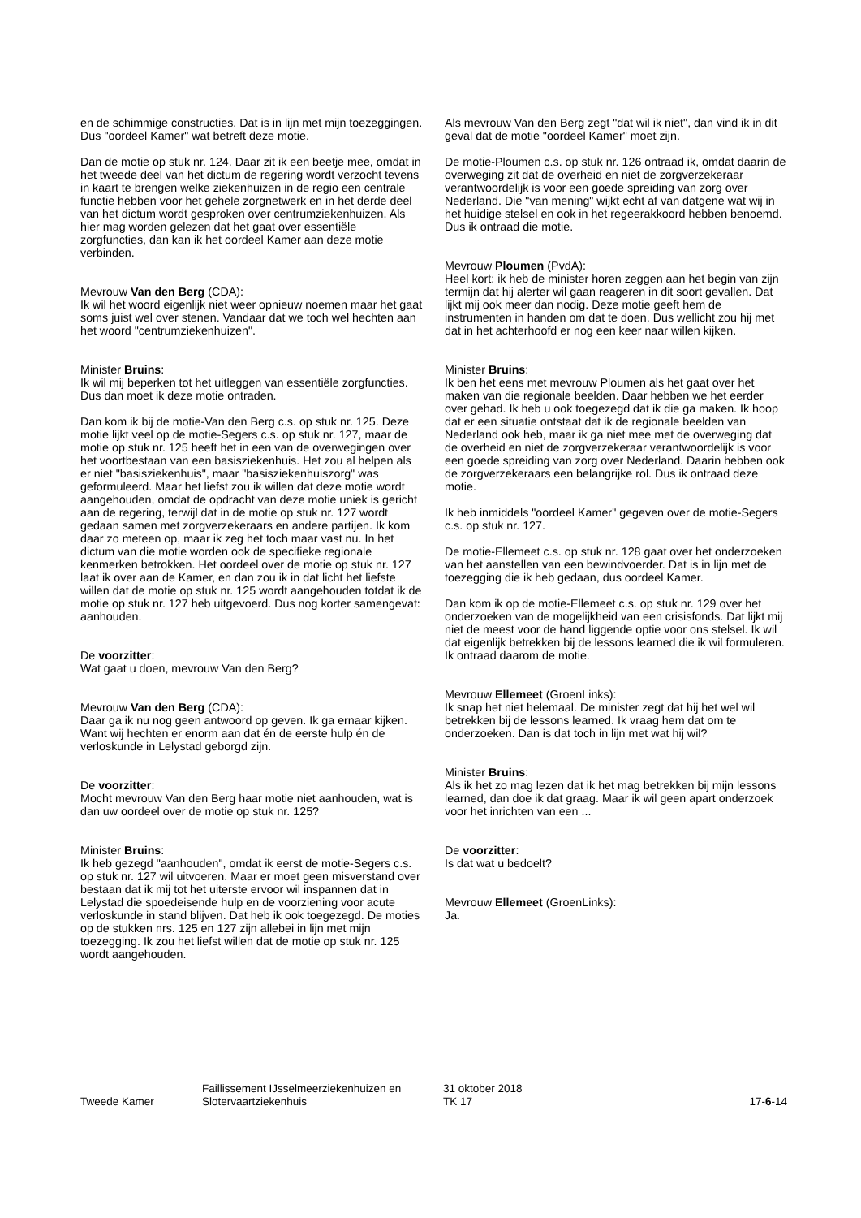en de schimmige constructies. Dat is in lijn met mijn toezeggingen. Dus "oordeel Kamer" wat betreft deze motie.
Dan de motie op stuk nr. 124. Daar zit ik een beetje mee, omdat in het tweede deel van het dictum de regering wordt verzocht tevens in kaart te brengen welke ziekenhuizen in de regio een centrale functie hebben voor het gehele zorgnetwerk en in het derde deel van het dictum wordt gesproken over centrumziekenhuizen. Als hier mag worden gelezen dat het gaat over essentiële zorgfuncties, dan kan ik het oordeel Kamer aan deze motie verbinden.
Mevrouw Van den Berg (CDA):
Ik wil het woord eigenlijk niet weer opnieuw noemen maar het gaat soms juist wel over stenen. Vandaar dat we toch wel hechten aan het woord "centrumziekenhuizen".
Minister Bruins:
Ik wil mij beperken tot het uitleggen van essentiële zorgfuncties. Dus dan moet ik deze motie ontraden.
Dan kom ik bij de motie-Van den Berg c.s. op stuk nr. 125. Deze motie lijkt veel op de motie-Segers c.s. op stuk nr. 127, maar de motie op stuk nr. 125 heeft het in een van de overwegingen over het voortbestaan van een basisziekenhuis. Het zou al helpen als er niet "basisziekenhuis", maar "basisziekenhuiszorg" was geformuleerd. Maar het liefst zou ik willen dat deze motie wordt aangehouden, omdat de opdracht van deze motie uniek is gericht aan de regering, terwijl dat in de motie op stuk nr. 127 wordt gedaan samen met zorgverzekeraars en andere partijen. Ik kom daar zo meteen op, maar ik zeg het toch maar vast nu. In het dictum van die motie worden ook de specifieke regionale kenmerken betrokken. Het oordeel over de motie op stuk nr. 127 laat ik over aan de Kamer, en dan zou ik in dat licht het liefste willen dat de motie op stuk nr. 125 wordt aangehouden totdat ik de motie op stuk nr. 127 heb uitgevoerd. Dus nog korter samengevat: aanhouden.
De voorzitter:
Wat gaat u doen, mevrouw Van den Berg?
Mevrouw Van den Berg (CDA):
Daar ga ik nu nog geen antwoord op geven. Ik ga ernaar kijken. Want wij hechten er enorm aan dat én de eerste hulp én de verloskunde in Lelystad geborgd zijn.
De voorzitter:
Mocht mevrouw Van den Berg haar motie niet aanhouden, wat is dan uw oordeel over de motie op stuk nr. 125?
Minister Bruins:
Ik heb gezegd "aanhouden", omdat ik eerst de motie-Segers c.s. op stuk nr. 127 wil uitvoeren. Maar er moet geen misverstand over bestaan dat ik mij tot het uiterste ervoor wil inspannen dat in Lelystad die spoedeisende hulp en de voorziening voor acute verloskunde in stand blijven. Dat heb ik ook toegezegd. De moties op de stukken nrs. 125 en 127 zijn allebei in lijn met mijn toezegging. Ik zou het liefst willen dat de motie op stuk nr. 125 wordt aangehouden.
Als mevrouw Van den Berg zegt "dat wil ik niet", dan vind ik in dit geval dat de motie "oordeel Kamer" moet zijn.
De motie-Ploumen c.s. op stuk nr. 126 ontraad ik, omdat daarin de overweging zit dat de overheid en niet de zorgverzekeraar verantwoordelijk is voor een goede spreiding van zorg over Nederland. Die "van mening" wijkt echt af van datgene wat wij in het huidige stelsel en ook in het regeerakkoord hebben benoemd. Dus ik ontraad die motie.
Mevrouw Ploumen (PvdA):
Heel kort: ik heb de minister horen zeggen aan het begin van zijn termijn dat hij alerter wil gaan reageren in dit soort gevallen. Dat lijkt mij ook meer dan nodig. Deze motie geeft hem de instrumenten in handen om dat te doen. Dus wellicht zou hij met dat in het achterhoofd er nog een keer naar willen kijken.
Minister Bruins:
Ik ben het eens met mevrouw Ploumen als het gaat over het maken van die regionale beelden. Daar hebben we het eerder over gehad. Ik heb u ook toegezegd dat ik die ga maken. Ik hoop dat er een situatie ontstaat dat ik de regionale beelden van Nederland ook heb, maar ik ga niet mee met de overweging dat de overheid en niet de zorgverzekeraar verantwoordelijk is voor een goede spreiding van zorg over Nederland. Daarin hebben ook de zorgverzekeraars een belangrijke rol. Dus ik ontraad deze motie.
Ik heb inmiddels "oordeel Kamer" gegeven over de motie-Segers c.s. op stuk nr. 127.
De motie-Ellemeet c.s. op stuk nr. 128 gaat over het onderzoeken van het aanstellen van een bewindvoerder. Dat is in lijn met de toezegging die ik heb gedaan, dus oordeel Kamer.
Dan kom ik op de motie-Ellemeet c.s. op stuk nr. 129 over het onderzoeken van de mogelijkheid van een crisisfonds. Dat lijkt mij niet de meest voor de hand liggende optie voor ons stelsel. Ik wil dat eigenlijk betrekken bij de lessons learned die ik wil formuleren. Ik ontraad daarom de motie.
Mevrouw Ellemeet (GroenLinks):
Ik snap het niet helemaal. De minister zegt dat hij het wel wil betrekken bij de lessons learned. Ik vraag hem dat om te onderzoeken. Dan is dat toch in lijn met wat hij wil?
Minister Bruins:
Als ik het zo mag lezen dat ik het mag betrekken bij mijn lessons learned, dan doe ik dat graag. Maar ik wil geen apart onderzoek voor het inrichten van een ...
De voorzitter:
Is dat wat u bedoelt?
Mevrouw Ellemeet (GroenLinks):
Ja.
Tweede Kamer
Faillissement IJsselmeerziekenhuizen en Slotervaartziekenhuis
31 oktober 2018
TK 17
17-6-14